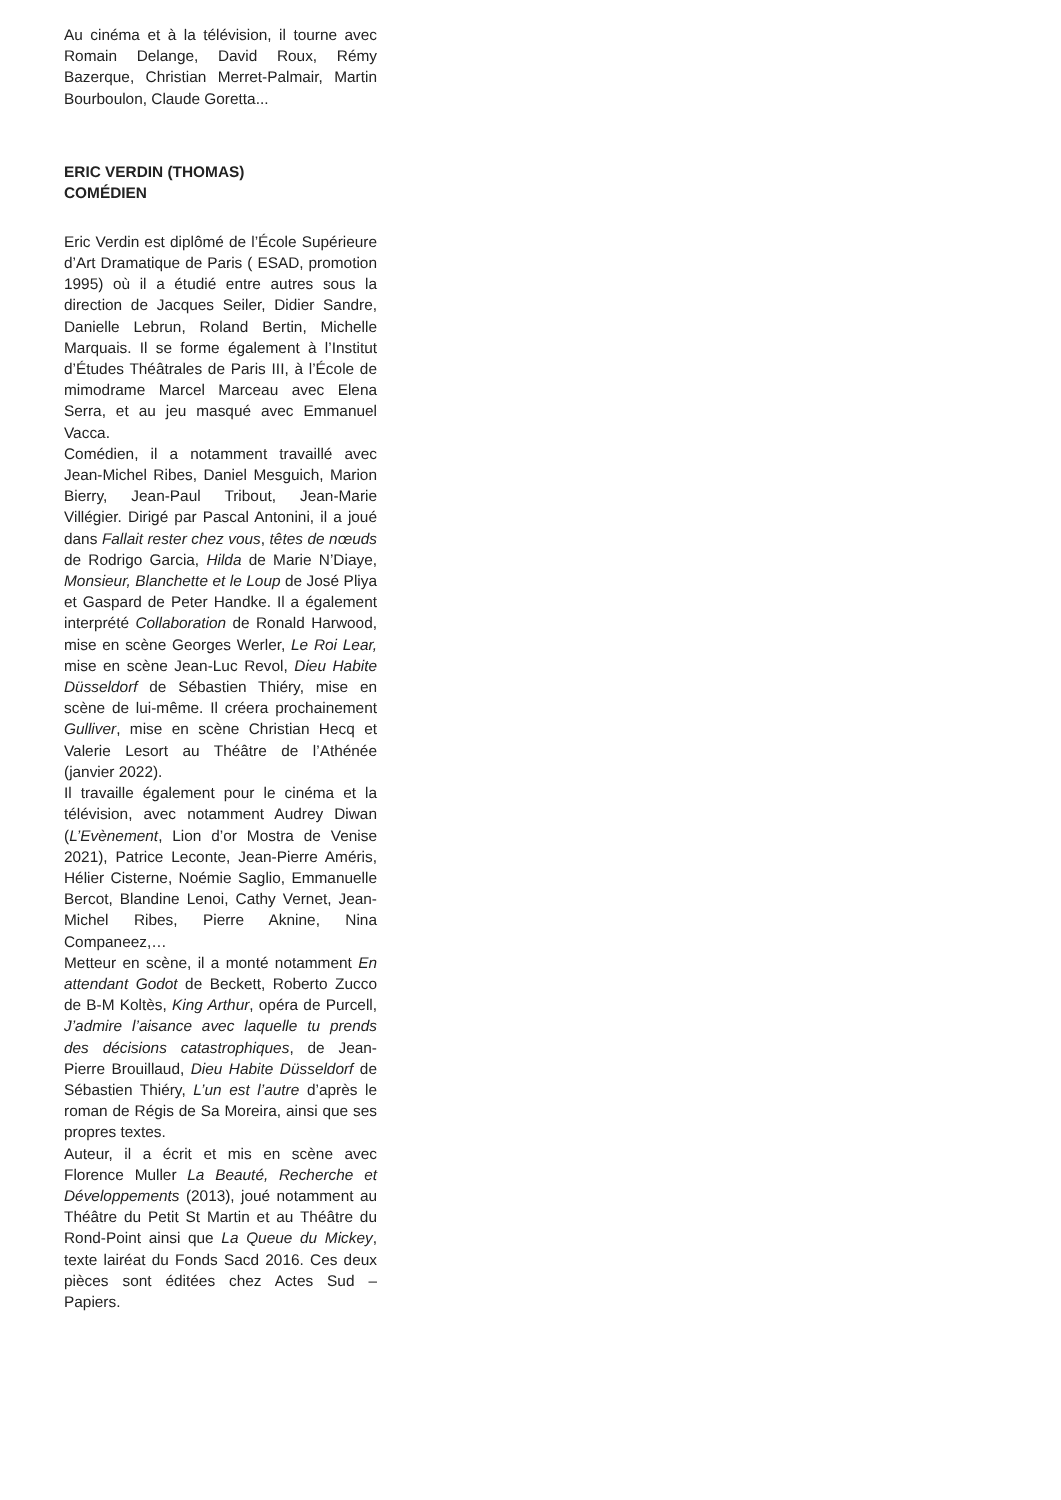Au cinéma et à la télévision, il tourne avec Romain Delange, David Roux, Rémy Bazerque, Christian Merret-Palmair, Martin Bourboulon, Claude Goretta...
ERIC VERDIN (THOMAS)
COMÉDIEN
Eric Verdin est diplômé de l’École Supérieure d’Art Dramatique de Paris ( ESAD, promotion 1995) où il a étudié entre autres sous la direction de Jacques Seiler, Didier Sandre, Danielle Lebrun, Roland Bertin, Michelle Marquais. Il se forme également à l’Institut d’Études Théâtrales de Paris III, à l’École de mimodrame Marcel Marceau avec Elena Serra, et au jeu masqué avec Emmanuel Vacca.
Comédien, il a notamment travaillé avec Jean-Michel Ribes, Daniel Mesguich, Marion Bierry, Jean-Paul Tribout, Jean-Marie Villégier. Dirigé par Pascal Antonini, il a joué dans Fallait rester chez vous, têtes de nœuds de Rodrigo Garcia, Hilda de Marie N’Diaye, Monsieur, Blanchette et le Loup de José Pliya et Gaspard de Peter Handke. Il a également interprété Collaboration de Ronald Harwood, mise en scène Georges Werler, Le Roi Lear, mise en scène Jean-Luc Revol, Dieu Habite Düsseldorf de Sébastien Thiéry, mise en scène de lui-même. Il créera prochainement Gulliver, mise en scène Christian Hecq et Valerie Lesort au Théâtre de l’Athénée (janvier 2022).
Il travaille également pour le cinéma et la télévision, avec notamment Audrey Diwan (L’Evènement, Lion d’or Mostra de Venise 2021), Patrice Leconte, Jean-Pierre Améris, Hélier Cisterne, Noémie Saglio, Emmanuelle Bercot, Blandine Lenoi, Cathy Vernet, Jean-Michel Ribes, Pierre Aknine, Nina Companeez,…
Metteur en scène, il a monté notamment En attendant Godot de Beckett, Roberto Zucco de B-M Koltès, King Arthur, opéra de Purcell, J’admire l’aisance avec laquelle tu prends des décisions catastrophiques, de Jean-Pierre Brouillaud, Dieu Habite Düsseldorf de Sébastien Thiéry, L’un est l’autre d’après le roman de Régis de Sa Moreira, ainsi que ses propres textes.
Auteur, il a écrit et mis en scène avec Florence Muller La Beauté, Recherche et Développements (2013), joué notamment au Théâtre du Petit St Martin et au Théâtre du Rond-Point ainsi que La Queue du Mickey, texte lairéat du Fonds Sacd 2016. Ces deux pièces sont éditées chez Actes Sud – Papiers.